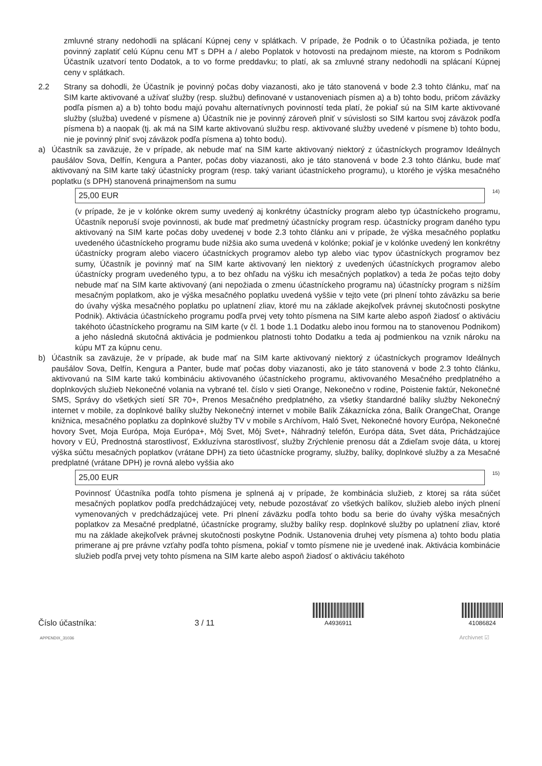zmluvné strany nedohodli na splácaní Kúpnej ceny v splátkach. V prípade, že Podnik o to Účastníka požiada, je tento povinný zaplatiť celú Kúpnu cenu MT s DPH a / alebo Poplatok v hotovosti na predajnom mieste, na ktorom s Podnikom Účastník uzatvorí tento Dodatok, a to vo forme preddavku; to platí, ak sa zmluvné strany nedohodli na splácaní Kúpnej ceny v splátkach.
2.2 Strany sa dohodli, že Účastník je povinný počas doby viazanosti, ako je táto stanovená v bode 2.3 tohto článku, mať na SIM karte aktivované a užívať služby (resp. službu) definované v ustanoveniach písmen a) a b) tohto bodu, pričom záväzky podľa písmen a) a b) tohto bodu majú povahu alternatívnych povinností teda platí, že pokiaľ sú na SIM karte aktivované služby (služba) uvedené v písmene a) Účastník nie je povinný zároveň plniť v súvislosti so SIM kartou svoj záväzok podľa písmena b) a naopak (tj. ak má na SIM karte aktivovanú službu resp. aktivované služby uvedené v písmene b) tohto bodu, nie je povinný plniť svoj záväzok podľa písmena a) tohto bodu).
a) Účastník sa zaväzuje, že v prípade, ak nebude mať na SIM karte aktivovaný niektorý z účastníckych programov Ideálnych paušálov Sova, Delfín, Kengura a Panter, počas doby viazanosti, ako je táto stanovená v bode 2.3 tohto článku, bude mať aktivovaný na SIM karte taký účastnícky program (resp. taký variant účastníckeho programu), u ktorého je výška mesačného poplatku (s DPH) stanovená prinajmenšom na sumu
25,00 EUR <sup>14)</sup>
(v prípade, že je v kolónke okrem sumy uvedený aj konkrétny účastnícky program alebo typ účastníckeho programu, Účastník neporuší svoje povinnosti, ak bude mať predmetný účastnícky program resp. účastnícky program daného typu aktivovaný na SIM karte počas doby uvedenej v bode 2.3 tohto článku ani v prípade, že výška mesačného poplatku uvedeného účastníckeho programu bude nižšia ako suma uvedená v kolónke; pokiaľ je v kolónke uvedený len konkrétny účastnícky program alebo viacero účastníckych programov alebo typ alebo viac typov účastníckych programov bez sumy, Účastník je povinný mať na SIM karte aktivovaný len niektorý z uvedených účastníckych programov alebo účastnícky program uvedeného typu, a to bez ohľadu na výšku ich mesačných poplatkov) a teda že počas tejto doby nebude mať na SIM karte aktivovaný (ani nepožiada o zmenu účastníckeho programu na) účastnícky program s nižším mesačným poplatkom, ako je výška mesačného poplatku uvedená vyššie v tejto vete (pri plnení tohto záväzku sa berie do úvahy výška mesačného poplatku po uplatnení zliav, ktoré mu na základe akejkoľvek právnej skutočnosti poskytne Podnik). Aktivácia účastníckeho programu podľa prvej vety tohto písmena na SIM karte alebo aspoň žiadosť o aktiváciu takéhoto účastníckeho programu na SIM karte (v čl. 1 bode 1.1 Dodatku alebo inou formou na to stanovenou Podnikom) a jeho následná skutočná aktivácia je podmienkou platnosti tohto Dodatku a teda aj podmienkou na vznik nároku na kúpu MT za kúpnu cenu.
b) Účastník sa zaväzuje, že v prípade, ak bude mať na SIM karte aktivovaný niektorý z účastníckych programov Ideálnych paušálov Sova, Delfín, Kengura a Panter, bude mať počas doby viazanosti, ako je táto stanovená v bode 2.3 tohto článku, aktivovanú na SIM karte takú kombináciu aktivovaného účastníckeho programu, aktivovaného Mesačného predplatného a doplnkových služieb Nekonečné volania na vybrané tel. číslo v sieti Orange, Nekonečno v rodine, Poistenie faktúr, Nekonečné SMS, Správy do všetkých sietí SR 70+, Prenos Mesačného predplatného, za všetky štandardné balíky služby Nekonečný internet v mobile, za doplnkové balíky služby Nekonečný internet v mobile Balík Zákaznícka zóna, Balík OrangeChat, Orange knižnica, mesačného poplatku za doplnkové služby TV v mobile s Archívom, Haló Svet, Nekonečné hovory Európa, Nekonečné hovory Svet, Moja Európa, Moja Európa+, Môj Svet, Môj Svet+, Náhradný telefón, Európa dáta, Svet dáta, Prichádzajúce hovory v EÚ, Prednostná starostlivosť, Exkluzívna starostlivosť, služby Zrýchlenie prenosu dát a Zdieľam svoje dáta, u ktorej výška súčtu mesačných poplatkov (vrátane DPH) za tieto účastnícke programy, služby, balíky, doplnkové služby a za Mesačné predplatné (vrátane DPH) je rovná alebo vyššia ako
25,00 EUR <sup>15)</sup>
Povinnosť Účastníka podľa tohto písmena je splnená aj v prípade, že kombinácia služieb, z ktorej sa ráta súčet mesačných poplatkov podľa predchádzajúcej vety, nebude pozostávať zo všetkých balíkov, služieb alebo iných plnení vymenovaných v predchádzajúcej vete. Pri plnení záväzku podľa tohto bodu sa berie do úvahy výška mesačných poplatkov za Mesačné predplatné, účastnícke programy, služby balíky resp. doplnkové služby po uplatnení zliav, ktoré mu na základe akejkoľvek právnej skutočnosti poskytne Podnik. Ustanovenia druhej vety písmena a) tohto bodu platia primerane aj pre právne vzťahy podľa tohto písmena, pokiaľ v tomto písmene nie je uvedené inak. Aktivácia kombinácie služieb podľa prvej vety tohto písmena na SIM karte alebo aspoň žiadosť o aktiváciu takéhoto
Číslo účastníka:
3 / 11
A4936911
41086824
APPENDIX_31036 Archivnet ☑